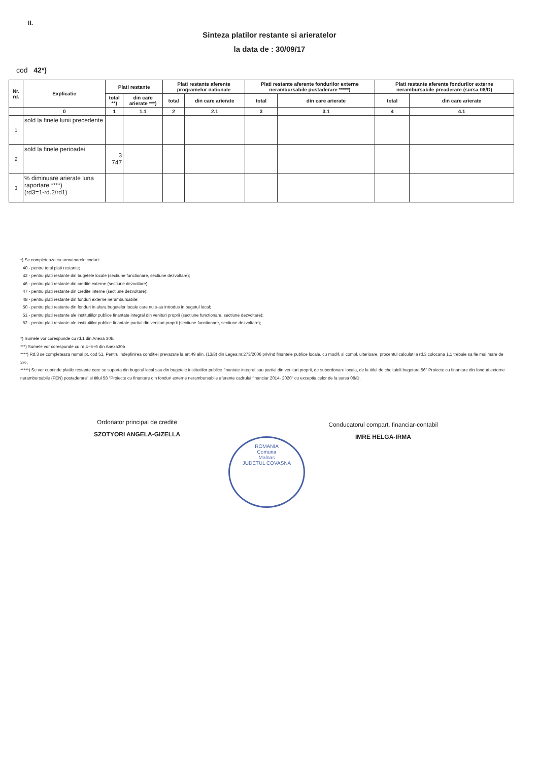II.
Sinteza platilor restante si arieratelor
la data de : 30/09/17
cod 42*)
| Nr. rd. | Explicatie | Plati restante | | Plati restante aferente programelor nationale | | Plati restante aferente fondurilor externe nerambursabile postaderare *****) | | Plati restante aferente fondurilor externe nerambursabile preaderare (sursa 08/D) | |
| --- | --- | --- | --- | --- | --- | --- | --- | --- | --- |
| | | total **) | din care arierate ***) | total | din care arierate | total | din care arierate | total | din care arierate |
| | 0 | 1 | 1.1 | 2 | 2.1 | 3 | 3.1 | 4 | 4.1 |
| 1 | sold la finele lunii precedente | | | | | | | | |
| 2 | sold la finele perioadei | 3 747 | | | | | | | |
| 3 | % diminuare arierate luna raportare ****) (rd3=1-rd.2/rd1) | | | | | | | | |
*) Se completeaza cu urmatoarele coduri:
40 - pentru total plati restante;
42 - pentru plati restante din bugetele locale (sectiune functionare, sectiune dezvoltare);
46 - pentru plati restante din credite externe (sectiune dezvoltare);
47 - pentru plati restante din credite interne (sectiune dezvoltare);
48 - pentru plati restante din fonduri externe nerambursabile;
50 - pentru plati restante din fonduri in afara bugetelor locale care nu s-au introdus in bugetul local;
51 - pentru plati restante ale institutiilor publice finantate integral din venituri proprii (sectiune functionare, sectiune dezvoltare);
52 - pentru plati restante ale institutiilor publice finantate partial din venituri proprii (sectiune functionare, sectiune dezvoltare);
*) Sumele vor corespunde cu rd.1 din Anexa 30b.
***) Sumele vor corespunde cu rd.4+5+6 din Anexa30b
****) Rd.3 se completeaza numai pt. cod 51. Pentru indeplinirea conditiei prevazute la art.49 alin. (13/8) din Legea nr.273/2006 privind finantele publice locale, cu modif. si compl. ulterioare, procentul calculat la rd.3 colocana 1.1 trebuie sa fie mai mare de 3%.
*****) Se vor cuprinde platile restante care se suporta din bugetul local sau din bugetele institutiilor publice finantate integral sau partial din venituri proprii, de subordonare locala, de la titlul de cheltuieli bugetare 56" Proiecte cu finantare din fonduri externe nerambursabile (FEN) postaderare" si titlul 58 "Proiecte cu finantare din fonduri externe nerambursabile aferente cadrului financiar 2014- 2020" cu exceptia celor de la sursa 08/D.
Ordonator principal de credite
SZOTYORI ANGELA-GIZELLA
ROMANIA
Comuna
Malnas
JUDETUL COVASNA
Conducatorul compart. financiar-contabil
IMRE HELGA-IRMA